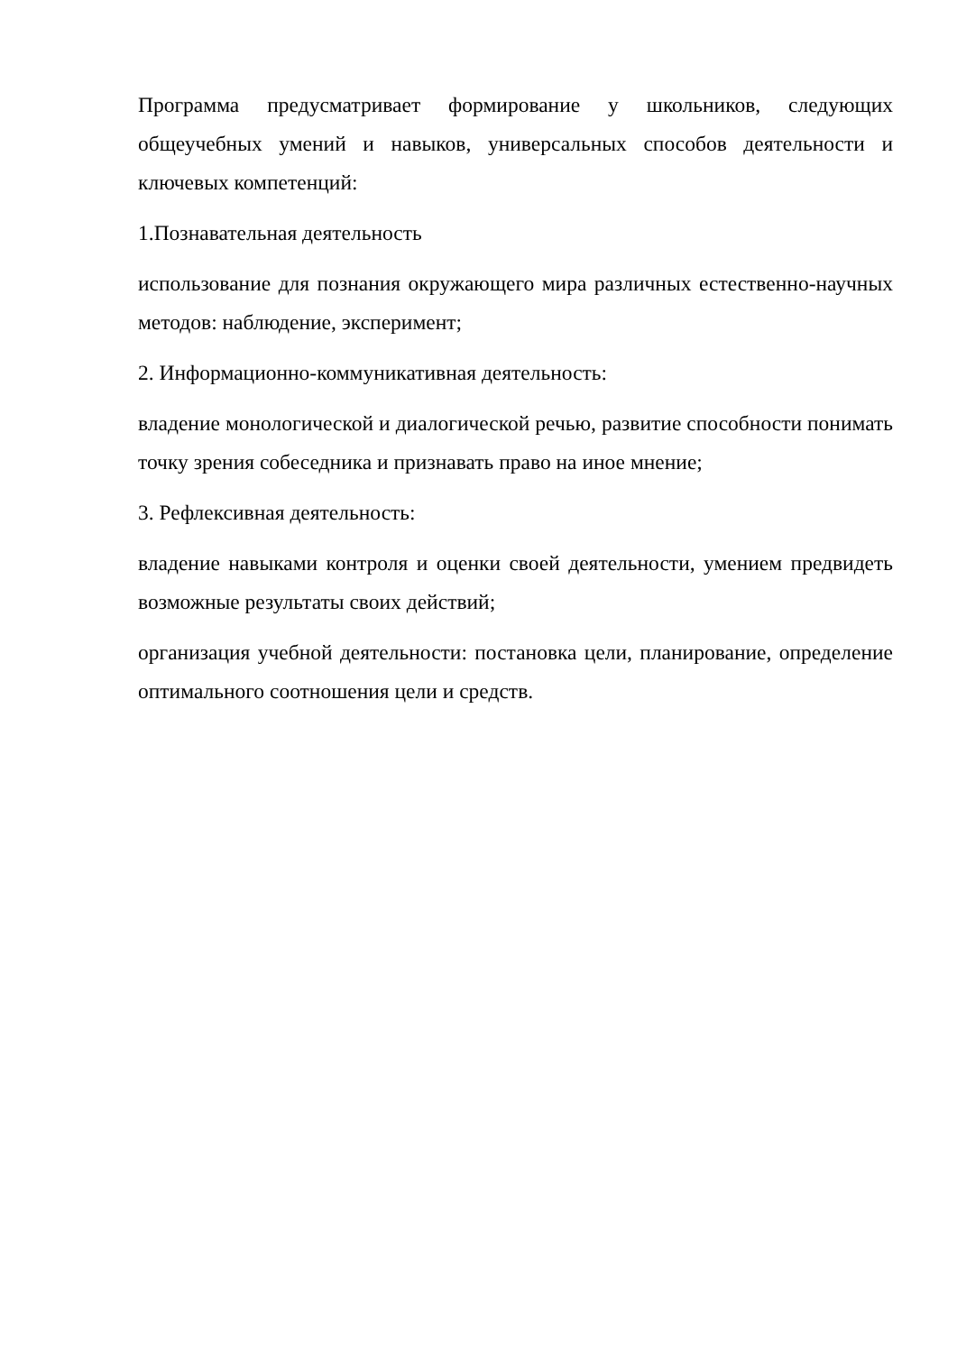Программа предусматривает формирование у школьников, следующих общеучебных умений и навыков, универсальных способов деятельности и ключевых компетенций:
1.Познавательная деятельность
использование для познания окружающего мира различных естественно-научных методов: наблюдение, эксперимент;
2. Информационно-коммуникативная деятельность:
владение монологической и диалогической речью, развитие способности понимать точку зрения собеседника и признавать право на иное мнение;
3. Рефлексивная деятельность:
владение навыками контроля и оценки своей деятельности, умением предвидеть возможные результаты своих действий;
организация учебной деятельности: постановка цели, планирование, определение оптимального соотношения цели и средств.